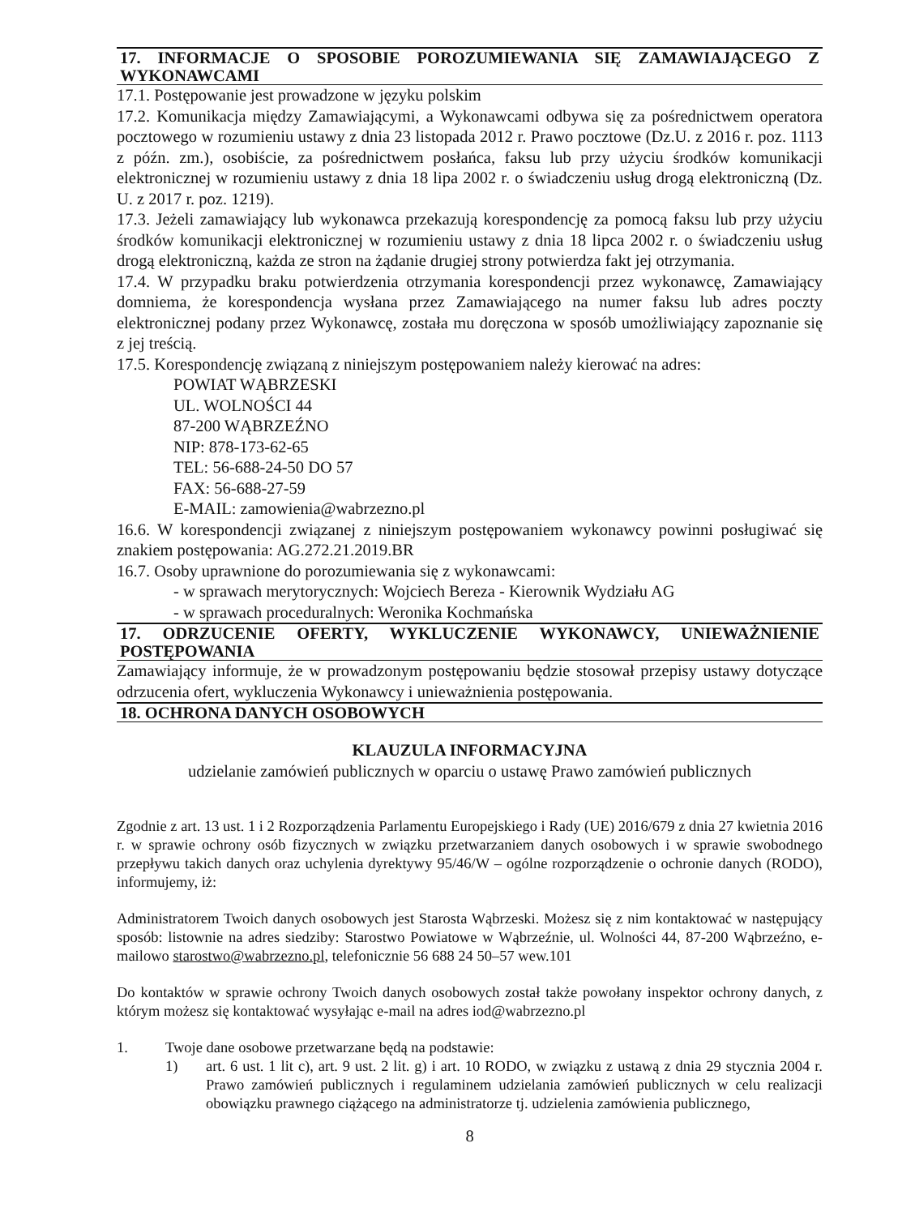17. INFORMACJE O SPOSOBIE POROZUMIEWANIA SIĘ ZAMAWIAJĄCEGO Z WYKONAWCAMI
17.1. Postępowanie jest prowadzone w języku polskim
17.2. Komunikacja między Zamawiającymi, a Wykonawcami odbywa się za pośrednictwem operatora pocztowego w rozumieniu ustawy z dnia 23 listopada 2012 r. Prawo pocztowe (Dz.U. z 2016 r. poz. 1113 z późn. zm.), osobiście, za pośrednictwem posłańca, faksu lub przy użyciu środków komunikacji elektronicznej w rozumieniu ustawy z dnia 18 lipa 2002 r. o świadczeniu usług drogą elektroniczną (Dz. U. z 2017 r. poz. 1219).
17.3. Jeżeli zamawiający lub wykonawca przekazują korespondencję za pomocą faksu lub przy użyciu środków komunikacji elektronicznej w rozumieniu ustawy z dnia 18 lipca 2002 r. o świadczeniu usług drogą elektroniczną, każda ze stron na żądanie drugiej strony potwierdza fakt jej otrzymania.
17.4. W przypadku braku potwierdzenia otrzymania korespondencji przez wykonawcę, Zamawiający domniema, że korespondencja wysłana przez Zamawiającego na numer faksu lub adres poczty elektronicznej podany przez Wykonawcę, została mu doręczona w sposób umożliwiający zapoznanie się z jej treścią.
17.5. Korespondencję związaną z niniejszym postępowaniem należy kierować na adres:
POWIAT WĄBRZESKI
UL. WOLNOŚCI 44
87-200 WĄBRZEŹNO
NIP: 878-173-62-65
TEL: 56-688-24-50 DO 57
FAX: 56-688-27-59
E-MAIL: zamowienia@wabrzezno.pl
16.6. W korespondencji związanej z niniejszym postępowaniem wykonawcy powinni posługiwać się znakiem postępowania: AG.272.21.2019.BR
16.7. Osoby uprawnione do porozumiewania się z wykonawcami:
- w sprawach merytorycznych: Wojciech Bereza - Kierownik Wydziału AG
- w sprawach proceduralnych: Weronika Kochmańska
17. ODRZUCENIE OFERTY, WYKLUCZENIE WYKONAWCY, UNIEWAŻNIENIE POSTĘPOWANIA
Zamawiający informuje, że w prowadzonym postępowaniu będzie stosował przepisy ustawy dotyczące odrzucenia ofert, wykluczenia Wykonawcy i unieważnienia postępowania.
18. OCHRONA DANYCH OSOBOWYCH
KLAUZULA INFORMACYJNA
udzielanie zamówień publicznych w oparciu o ustawę Prawo zamówień publicznych
Zgodnie z art. 13 ust. 1 i 2 Rozporządzenia Parlamentu Europejskiego i Rady (UE) 2016/679 z dnia 27 kwietnia 2016 r. w sprawie ochrony osób fizycznych w związku przetwarzaniem danych osobowych i w sprawie swobodnego przepływu takich danych oraz uchylenia dyrektywy 95/46/W – ogólne rozporządzenie o ochronie danych (RODO), informujemy, iż:
Administratorem Twoich danych osobowych jest Starosta Wąbrzeski. Możesz się z nim kontaktować w następujący sposób: listownie na adres siedziby: Starostwo Powiatowe w Wąbrzeźnie, ul. Wolności 44, 87-200 Wąbrzeźno, e-mailowo starostwo@wabrzezno.pl, telefonicznie 56 688 24 50–57 wew.101
Do kontaktów w sprawie ochrony Twoich danych osobowych został także powołany inspektor ochrony danych, z którym możesz się kontaktować wysyłając e-mail na adres iod@wabrzezno.pl
1. Twoje dane osobowe przetwarzane będą na podstawie:
1) art. 6 ust. 1 lit c), art. 9 ust. 2 lit. g) i art. 10 RODO, w związku z ustawą z dnia 29 stycznia 2004 r. Prawo zamówień publicznych i regulaminem udzielania zamówień publicznych w celu realizacji obowiązku prawnego ciążącego na administratorze tj. udzielenia zamówienia publicznego,
8